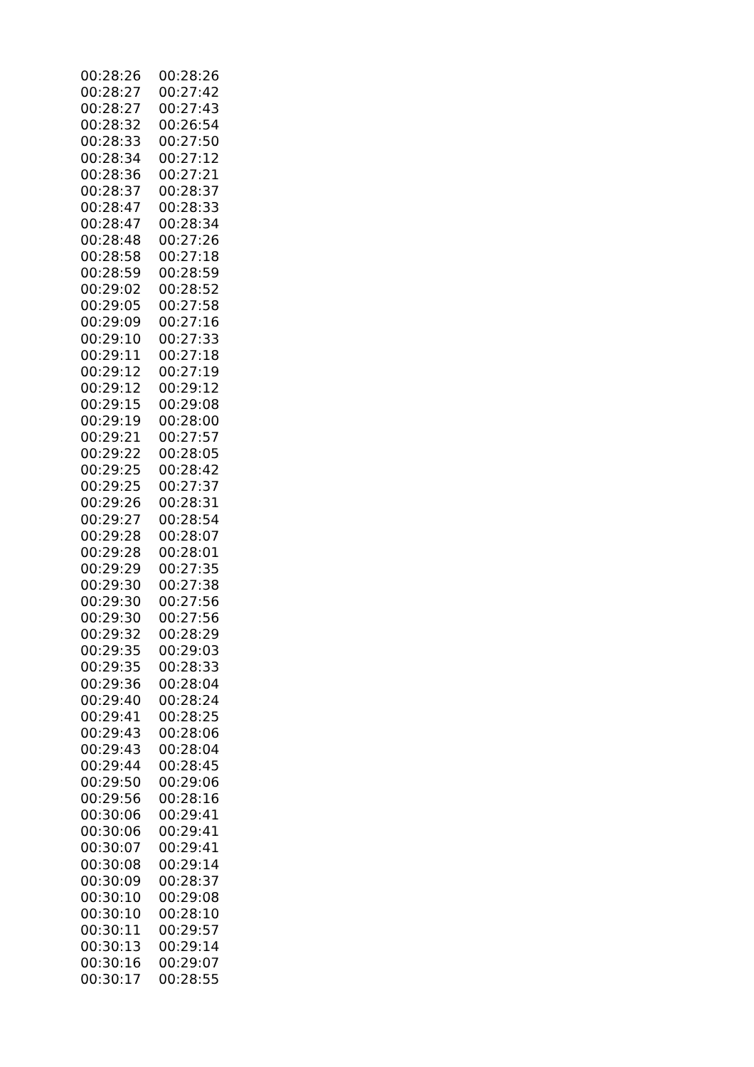| 00:28:26 | 00:28:26 |
| 00:28:27 | 00:27:42 |
| 00:28:27 | 00:27:43 |
| 00:28:32 | 00:26:54 |
| 00:28:33 | 00:27:50 |
| 00:28:34 | 00:27:12 |
| 00:28:36 | 00:27:21 |
| 00:28:37 | 00:28:37 |
| 00:28:47 | 00:28:33 |
| 00:28:47 | 00:28:34 |
| 00:28:48 | 00:27:26 |
| 00:28:58 | 00:27:18 |
| 00:28:59 | 00:28:59 |
| 00:29:02 | 00:28:52 |
| 00:29:05 | 00:27:58 |
| 00:29:09 | 00:27:16 |
| 00:29:10 | 00:27:33 |
| 00:29:11 | 00:27:18 |
| 00:29:12 | 00:27:19 |
| 00:29:12 | 00:29:12 |
| 00:29:15 | 00:29:08 |
| 00:29:19 | 00:28:00 |
| 00:29:21 | 00:27:57 |
| 00:29:22 | 00:28:05 |
| 00:29:25 | 00:28:42 |
| 00:29:25 | 00:27:37 |
| 00:29:26 | 00:28:31 |
| 00:29:27 | 00:28:54 |
| 00:29:28 | 00:28:07 |
| 00:29:28 | 00:28:01 |
| 00:29:29 | 00:27:35 |
| 00:29:30 | 00:27:38 |
| 00:29:30 | 00:27:56 |
| 00:29:30 | 00:27:56 |
| 00:29:32 | 00:28:29 |
| 00:29:35 | 00:29:03 |
| 00:29:35 | 00:28:33 |
| 00:29:36 | 00:28:04 |
| 00:29:40 | 00:28:24 |
| 00:29:41 | 00:28:25 |
| 00:29:43 | 00:28:06 |
| 00:29:43 | 00:28:04 |
| 00:29:44 | 00:28:45 |
| 00:29:50 | 00:29:06 |
| 00:29:56 | 00:28:16 |
| 00:30:06 | 00:29:41 |
| 00:30:06 | 00:29:41 |
| 00:30:07 | 00:29:41 |
| 00:30:08 | 00:29:14 |
| 00:30:09 | 00:28:37 |
| 00:30:10 | 00:29:08 |
| 00:30:10 | 00:28:10 |
| 00:30:11 | 00:29:57 |
| 00:30:13 | 00:29:14 |
| 00:30:16 | 00:29:07 |
| 00:30:17 | 00:28:55 |